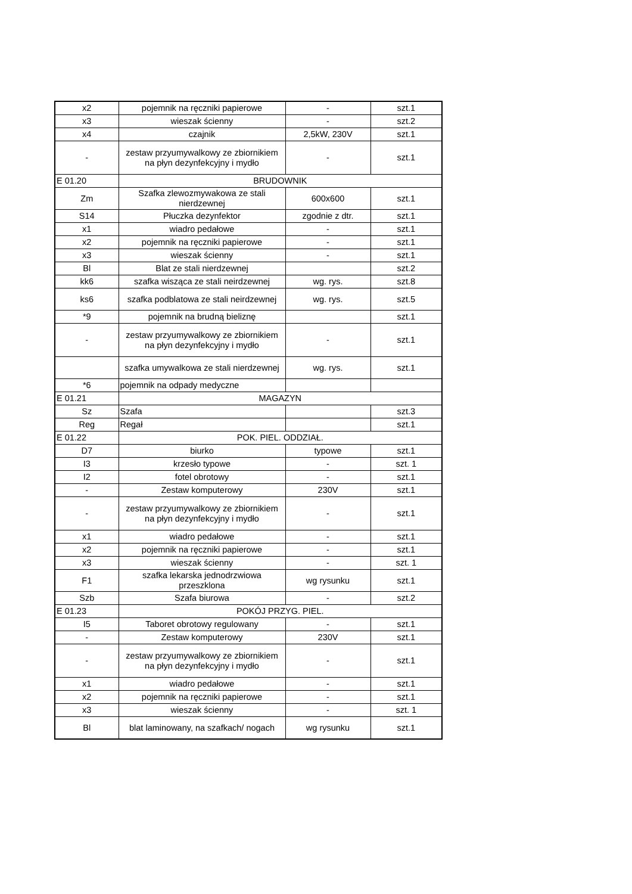| x2 | pojemnik na ręczniki papierowe | - | szt.1 |
| x3 | wieszak ścienny | - | szt.2 |
| x4 | czajnik | 2,5kW, 230V | szt.1 |
| - | zestaw przyumywalkowy ze zbiornikiem na płyn dezynfekcyjny i mydło | - | szt.1 |
| E 01.20 | BRUDOWNIK | | |
| Zm | Szafka zlewozmywakowa ze stali nierdzewnej | 600x600 | szt.1 |
| S14 | Płuczka dezynfektor | zgodnie z dtr. | szt.1 |
| x1 | wiadro pedałowe | - | szt.1 |
| x2 | pojemnik na ręczniki papierowe | - | szt.1 |
| x3 | wieszak ścienny | - | szt.1 |
| Bl | Blat ze stali nierdzewnej | | szt.2 |
| kk6 | szafka wisząca ze stali neirdzewnej | wg. rys. | szt.8 |
| ks6 | szafka podblatowa ze stali neirdzewnej | wg. rys. | szt.5 |
| *9 | pojemnik na brudną bieliznę | | szt.1 |
| - | zestaw przyumywalkowy ze zbiornikiem na płyn dezynfekcyjny i mydło | - | szt.1 |
| | szafka umywalkowa ze stali nierdzewnej | wg. rys. | szt.1 |
| *6 | pojemnik na odpady medyczne | | |
| E 01.21 | MAGAZYN | | |
| Sz | Szafa | | szt.3 |
| Reg | Regał | | szt.1 |
| E 01.22 | POK. PIEL. ODDZIAŁ. | | |
| D7 | biurko | typowe | szt.1 |
| I3 | krzesło typowe | - | szt. 1 |
| I2 | fotel obrotowy | - | szt.1 |
| - | Zestaw komputerowy | 230V | szt.1 |
| - | zestaw przyumywalkowy ze zbiornikiem na płyn dezynfekcyjny i mydło | - | szt.1 |
| x1 | wiadro pedałowe | - | szt.1 |
| x2 | pojemnik na ręczniki papierowe | - | szt.1 |
| x3 | wieszak ścienny | - | szt. 1 |
| F1 | szafka lekarska jednodrzwiowa przeszklona | wg rysunku | szt.1 |
| Szb | Szafa biurowa | - | szt.2 |
| E 01.23 | POKÓJ PRZYG. PIEL. | | |
| I5 | Taboret obrotowy regulowany | - | szt.1 |
| - | Zestaw komputerowy | 230V | szt.1 |
| - | zestaw przyumywalkowy ze zbiornikiem na płyn dezynfekcyjny i mydło | - | szt.1 |
| x1 | wiadro pedałowe | - | szt.1 |
| x2 | pojemnik na ręczniki papierowe | - | szt.1 |
| x3 | wieszak ścienny | - | szt. 1 |
| Bl | blat laminowany, na szafkach/ nogach | wg rysunku | szt.1 |